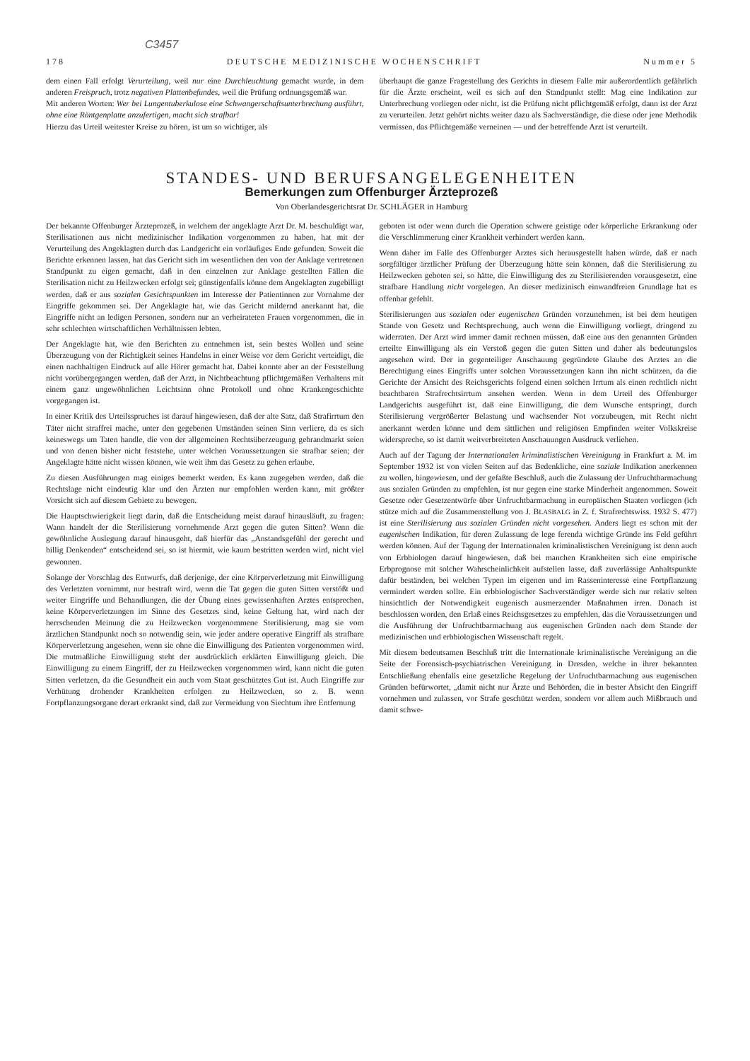C3457
178 DEUTSCHE MEDIZINISCHE WOCHENSCHRIFT Nummer 5
dem einen Fall erfolgt Verurteilung, weil nur eine Durchleuchtung gemacht wurde, in dem anderen Freispruch, trotz negativen Plattenbefundes, weil die Prüfung ordnungsgemäß war.
Mit anderen Worten: Wer bei Lungentuberkulose eine Schwangerschaftsunterbrechung ausführt, ohne eine Röntgenplatte anzufertigen, macht sich strafbar!
Hierzu das Urteil weitester Kreise zu hören, ist um so wichtiger, als
überhaupt die ganze Fragestellung des Gerichts in diesem Falle mir außerordentlich gefährlich für die Ärzte erscheint, weil es sich auf den Standpunkt stellt: Mag eine Indikation zur Unterbrechung vorliegen oder nicht, ist die Prüfung nicht pflichtgemäß erfolgt, dann ist der Arzt zu verurteilen. Jetzt gehört nichts weiter dazu als Sachverständige, die diese oder jene Methodik vermissen, das Pflichtgemäße verneinen — und der betreffende Arzt ist verurteilt.
STANDES- UND BERUFSANGELEGENHEITEN
Bemerkungen zum Offenburger Ärzteprozeß
Von Oberlandesgerichtsrat Dr. SCHLÄGER in Hamburg
Der bekannte Offenburger Ärzteprozeß, in welchem der angeklagte Arzt Dr. M. beschuldigt war, Sterilisationen aus nicht medizinischer Indikation vorgenommen zu haben, hat mit der Verurteilung des Angeklagten durch das Landgericht ein vorläufiges Ende gefunden. Soweit die Berichte erkennen lassen, hat das Gericht sich im wesentlichen den von der Anklage vertretenen Standpunkt zu eigen gemacht, daß in den einzelnen zur Anklage gestellten Fällen die Sterilisation nicht zu Heilzwecken erfolgt sei; günstigenfalls könne dem Angeklagten zugebilligt werden, daß er aus sozialen Gesichtspunkten im Interesse der Patientinnen zur Vornahme der Eingriffe gekommen sei. Der Angeklagte hat, wie das Gericht mildernd anerkannt hat, die Eingriffe nicht an ledigen Personen, sondern nur an verheirateten Frauen vorgenommen, die in sehr schlechten wirtschaftlichen Verhältnissen lebten.
Der Angeklagte hat, wie den Berichten zu entnehmen ist, sein bestes Wollen und seine Überzeugung von der Richtigkeit seines Handelns in einer Weise vor dem Gericht verteidigt, die einen nachhaltigen Eindruck auf alle Hörer gemacht hat. Dabei konnte aber an der Feststellung nicht vorübergegangen werden, daß der Arzt, in Nichtbeachtung pflichtgemäßen Verhaltens mit einem ganz ungewöhnlichen Leichtsinn ohne Protokoll und ohne Krankengeschichte vorgegangen ist.
In einer Kritik des Urteilsspruches ist darauf hingewiesen, daß der alte Satz, daß Strafirrtum den Täter nicht straffrei mache, unter den gegebenen Umständen seinen Sinn verliere, da es sich keineswegs um Taten handle, die von der allgemeinen Rechtsüberzeugung gebrandmarkt seien und von denen bisher nicht feststehe, unter welchen Voraussetzungen sie strafbar seien; der Angeklagte hätte nicht wissen können, wie weit ihm das Gesetz zu gehen erlaube.
Zu diesen Ausführungen mag einiges bemerkt werden. Es kann zugegeben werden, daß die Rechtslage nicht eindeutig klar und den Ärzten nur empfohlen werden kann, mit größter Vorsicht sich auf diesem Gebiete zu bewegen.
Die Hauptschwierigkeit liegt darin, daß die Entscheidung meist darauf hinausläuft, zu fragen: Wann handelt der die Sterilisierung vornehmende Arzt gegen die guten Sitten? Wenn die gewöhnliche Auslegung darauf hinausgeht, daß hierfür das „Anstandsgefühl der gerecht und billig Denkenden“ entscheidend sei, so ist hiermit, wie kaum bestritten werden wird, nicht viel gewonnen.
Solange der Vorschlag des Entwurfs, daß derjenige, der eine Körperverletzung mit Einwilligung des Verletzten vornimmt, nur bestraft wird, wenn die Tat gegen die guten Sitten verstößt und weiter Eingriffe und Behandlungen, die der Übung eines gewissenhaften Arztes entsprechen, keine Körperverletzungen im Sinne des Gesetzes sind, keine Geltung hat, wird nach der herrschenden Meinung die zu Heilzwecken vorgenommene Sterilisierung, mag sie vom ärztlichen Standpunkt noch so notwendig sein, wie jeder andere operative Eingriff als strafbare Körperverletzung angesehen, wenn sie ohne die Einwilligung des Patienten vorgenommen wird. Die mutmaßliche Einwilligung steht der ausdrücklich erklärten Einwilligung gleich. Die Einwilligung zu einem Eingriff, der zu Heilzwecken vorgenommen wird, kann nicht die guten Sitten verletzen, da die Gesundheit ein auch vom Staat geschütztes Gut ist. Auch Eingriffe zur Verhütung drohender Krankheiten erfolgen zu Heilzwecken, so z. B. wenn Fortpflanzungsorgane derart erkrankt sind, daß zur Vermeidung von Siechtum ihre Entfernung
geboten ist oder wenn durch die Operation schwere geistige oder körperliche Erkrankung oder die Verschlimmerung einer Krankheit verhindert werden kann.
Wenn daher im Falle des Offenburger Arztes sich herausgestellt haben würde, daß er nach sorgfältiger ärztlicher Prüfung der Überzeugung hätte sein können, daß die Sterilisierung zu Heilzwecken geboten sei, so hätte, die Einwilligung des zu Sterilisierenden vorausgesetzt, eine strafbare Handlung nicht vorgelegen. An dieser medizinisch einwandfreien Grundlage hat es offenbar gefehlt.
Sterilisierungen aus sozialen oder eugenischen Gründen vorzunehmen, ist bei dem heutigen Stande von Gesetz und Rechtsprechung, auch wenn die Einwilligung vorliegt, dringend zu widerraten. Der Arzt wird immer damit rechnen müssen, daß eine aus den genannten Gründen erteilte Einwilligung als ein Verstoß gegen die guten Sitten und daher als bedeutungslos angesehen wird. Der in gegenteiliger Anschauung gegründete Glaube des Arztes an die Berechtigung eines Eingriffs unter solchen Voraussetzungen kann ihn nicht schützen, da die Gerichte der Ansicht des Reichsgerichts folgend einen solchen Irrtum als einen rechtlich nicht beachtbaren Strafrechtsirrtum ansehen werden. Wenn in dem Urteil des Offenburger Landgerichts ausgeführt ist, daß eine Einwilligung, die dem Wunsche entspringt, durch Sterilisierung vergrößerter Belastung und wachsender Not vorzubeugen, mit Recht nicht anerkannt werden könne und dem sittlichen und religiösen Empfinden weiter Volkskreise widerspreche, so ist damit weitverbreiteten Anschauungen Ausdruck verliehen.
Auch auf der Tagung der Internationalen kriminalistischen Vereinigung in Frankfurt a. M. im September 1932 ist von vielen Seiten auf das Bedenkliche, eine soziale Indikation anerkennen zu wollen, hingewiesen, und der gefaßte Beschluß, auch die Zulassung der Unfruchtbarmachung aus sozialen Gründen zu empfehlen, ist nur gegen eine starke Minderheit angenommen. Soweit Gesetze oder Gesetzentwürfe über Unfruchtbarmachung in europäischen Staaten vorliegen (ich stütze mich auf die Zusammenstellung von J. BLASBALG in Z. f. Strafrechtswiss. 1932 S. 477) ist eine Sterilisierung aus sozialen Gründen nicht vorgesehen. Anders liegt es schon mit der eugenischen Indikation, für deren Zulassung de lege ferenda wichtige Gründe ins Feld geführt werden können. Auf der Tagung der Internationalen kriminalistischen Vereinigung ist denn auch von Erbbiologen darauf hingewiesen, daß bei manchen Krankheiten sich eine empirische Erbprognose mit solcher Wahrscheinlichkeit aufstellen lasse, daß zuverlässige Anhaltspunkte dafür beständen, bei welchen Typen im eigenen und im Rasseninteresse eine Fortpflanzung vermindert werden sollte. Ein erbbiologischer Sachverständiger werde sich nur relativ selten hinsichtlich der Notwendigkeit eugenisch ausmerzender Maßnahmen irren. Danach ist beschlossen worden, den Erlaß eines Reichsgesetzes zu empfehlen, das die Voraussetzungen und die Ausführung der Unfruchtbarmachung aus eugenischen Gründen nach dem Stande der medizinischen und erbbiologischen Wissenschaft regelt.
Mit diesem bedeutsamen Beschluß tritt die Internationale kriminalistische Vereinigung an die Seite der Forensisch-psychiatrischen Vereinigung in Dresden, welche in ihrer bekannten Entschließung ebenfalls eine gesetzliche Regelung der Unfruchtbarmachung aus eugenischen Gründen befürwortet, „damit nicht nur Ärzte und Behörden, die in bester Absicht den Eingriff vornehmen und zulassen, vor Strafe geschützt werden, sondern vor allem auch Mißbrauch und damit schwe-